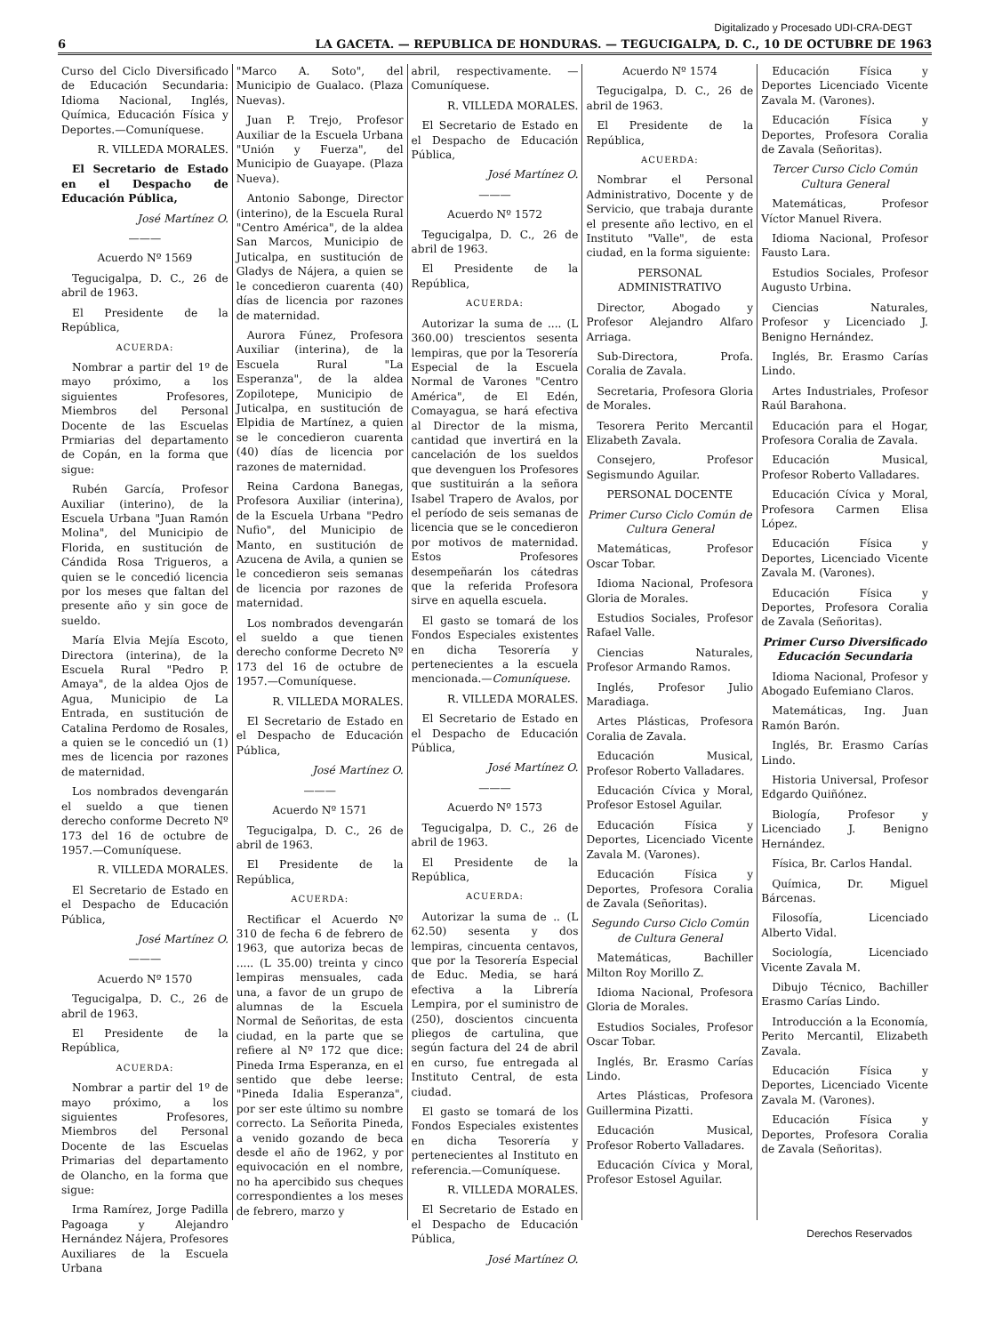Digitalizado y Procesado UDI-CRA-DEGT
6 LA GACETA. — REPUBLICA DE HONDURAS. — TEGUCIGALPA, D. C., 10 DE OCTUBRE DE 1963
Curso del Ciclo Diversificado de Educación Secundaria: Idioma Nacional, Inglés, Química, Educación Física y Deportes.—Comuníquese.
R. VILLEDA MORALES.
El Secretario de Estado en el Despacho de Educación Pública,
José Martínez O.
———
Acuerdo Nº 1569
Tegucigalpa, D. C., 26 de abril de 1963.
El Presidente de la República,
ACUERDA:
Nombrar a partir del 1º de mayo próximo, a los siguientes Profesores, Miembros del Personal Docente de las Escuelas Prmiarias del departamento de Copán, en la forma que sigue:
Rubén García, Profesor Auxiliar (interino), de la Escuela Urbana "Juan Ramón Molina", del Municipio de Florida, en sustitución de Cándida Rosa Trigueros, a quien se le concedió licencia por los meses que faltan del presente año y sin goce de sueldo.
María Elvia Mejía Escoto, Directora (interina), de la Escuela Rural "Pedro P. Amaya", de la aldea Ojos de Agua, Municipio de La Entrada, en sustitución de Catalina Perdomo de Rosales, a quien se le concedió un (1) mes de licencia por razones de maternidad.
Los nombrados devengarán el sueldo a que tienen derecho conforme Decreto Nº 173 del 16 de octubre de 1957.—Comuníquese.
R. VILLEDA MORALES.
El Secretario de Estado en el Despacho de Educación Pública,
José Martínez O.
———
Acuerdo Nº 1570
Tegucigalpa, D. C., 26 de abril de 1963.
El Presidente de la República,
ACUERDA:
Nombrar a partir del 1º de mayo próximo, a los siguientes Profesores, Miembros del Personal Docente de las Escuelas Primarias del departamento de Olancho, en la forma que sigue:
Irma Ramírez, Jorge Padilla Pagoaga y Alejandro Hernández Nájera, Profesores Auxiliares de la Escuela Urbana
"Marco A. Soto", del Municipio de Gualaco. (Plaza Nuevas).
Juan P. Trejo, Profesor Auxiliar de la Escuela Urbana "Unión y Fuerza", del Municipio de Guayape. (Plaza Nueva).
Antonio Sabonge, Director (interino), de la Escuela Rural "Centro América", de la aldea San Marcos, Municipio de Juticalpa, en sustitución de Gladys de Nájera, a quien se le concedieron cuarenta (40) días de licencia por razones de maternidad.
Aurora Fúnez, Profesora Auxiliar (interina), de la Escuela Rural "La Esperanza", de la aldea Zopilotepe, Municipio de Juticalpa, en sustitución de Elpidia de Martínez, a quien se le concedieron cuarenta (40) días de licencia por razones de maternidad.
Reina Cardona Banegas, Profesora Auxiliar (interina), de la Escuela Urbana "Pedro Nufio", del Municipio de Manto, en sustitución de Azucena de Avila, a qunien se le concedieron seis semanas de licencia por razones de maternidad.
Los nombrados devengarán el sueldo a que tienen derecho conforme Decreto Nº 173 del 16 de octubre de 1957.—Comuníquese.
R. VILLEDA MORALES.
El Secretario de Estado en el Despacho de Educación Pública,
José Martínez O.
———
Acuerdo Nº 1571
Tegucigalpa, D. C., 26 de abril de 1963.
El Presidente de la República,
ACUERDA:
Rectificar el Acuerdo Nº 310 de fecha 6 de febrero de 1963, que autoriza becas de ..... (L 35.00) treinta y cinco lempiras mensuales, cada una, a favor de un grupo de alumnas de la Escuela Normal de Señoritas, de esta ciudad, en la parte que se refiere al Nº 172 que dice: Pineda Irma Esperanza, en el sentido que debe leerse: "Pineda Idalia Esperanza", por ser este último su nombre correcto. La Señorita Pineda, a venido gozando de beca desde el año de 1962, y por equivocación en el nombre, no ha apercibido sus cheques correspondientes a los meses de febrero, marzo y
abril, respectivamente. — Comuníquese.
R. VILLEDA MORALES.
El Secretario de Estado en el Despacho de Educación Pública,
José Martínez O.
———
Acuerdo Nº 1572
Tegucigalpa, D. C., 26 de abril de 1963.
El Presidente de la República,
ACUERDA:
Autorizar la suma de .... (L 360.00) trescientos sesenta lempiras, que por la Tesorería Especial de la Escuela Normal de Varones "Centro América", de El Edén, Comayagua, se hará efectiva al Director de la misma, cantidad que invertirá en la cancelación de los sueldos que devenguen los Profesores que sustituirán a la señora Isabel Trapero de Avalos, por el período de seis semanas de licencia que se le concedieron por motivos de maternidad. Estos Profesores desempeñarán los cátedras que la referida Profesora sirve en aquella escuela.
El gasto se tomará de los Fondos Especiales existentes en dicha Tesorería y pertenecientes a la escuela mencionada.—Comuníquese.
R. VILLEDA MORALES.
El Secretario de Estado en el Despacho de Educación Pública,
José Martínez O.
———
Acuerdo Nº 1573
Tegucigalpa, D. C., 26 de abril de 1963.
El Presidente de la República,
ACUERDA:
Autorizar la suma de .. (L 62.50) sesenta y dos lempiras, cincuenta centavos, que por la Tesorería Especial de Educ. Media, se hará efectiva a la Librería Lempira, por el suministro de (250), doscientos cincuenta pliegos de cartulina, que según factura del 24 de abril en curso, fue entregada al Instituto Central, de esta ciudad.
El gasto se tomará de los Fondos Especiales existentes en dicha Tesorería y pertenecientes al Instituto en referencia.—Comuníquese.
R. VILLEDA MORALES.
El Secretario de Estado en el Despacho de Educación Pública,
José Martínez O.
Acuerdo Nº 1574
Tegucigalpa, D. C., 26 de abril de 1963.
El Presidente de la República,
ACUERDA:
Nombrar el Personal Administrativo, Docente y de Servicio, que trabaja durante el presente año lectivo, en el Instituto "Valle", de esta ciudad, en la forma siguiente:
PERSONAL ADMINISTRATIVO
Director, Abogado y Profesor Alejandro Alfaro Arriaga.
Sub-Directora, Profa. Coralia de Zavala.
Secretaria, Profesora Gloria de Morales.
Tesorera Perito Mercantil Elizabeth Zavala.
Consejero, Profesor Segismundo Aguilar.
PERSONAL DOCENTE
Primer Curso Ciclo Común de Cultura General
Matemáticas, Profesor Oscar Tobar.
Idioma Nacional, Profesora Gloria de Morales.
Estudios Sociales, Profesor Rafael Valle.
Ciencias Naturales, Profesor Armando Ramos.
Inglés, Profesor Julio Maradiaga.
Artes Plásticas, Profesora Coralia de Zavala.
Educación Musical, Profesor Roberto Valladares.
Educación Cívica y Moral, Profesor Estosel Aguilar.
Educación Física y Deportes, Licenciado Vicente Zavala M. (Varones).
Educación Física y Deportes, Profesora Coralia de Zavala (Señoritas).
Segundo Curso Ciclo Común de Cultura General
Matemáticas, Bachiller Milton Roy Morillo Z.
Idioma Nacional, Profesora Gloria de Morales.
Estudios Sociales, Profesor Oscar Tobar.
Inglés, Br. Erasmo Carías Lindo.
Artes Plásticas, Profesora Guillermina Pizatti.
Educación Musical, Profesor Roberto Valladares.
Educación Cívica y Moral, Profesor Estosel Aguilar.
Educación Física y Deportes Licenciado Vicente Zavala M. (Varones).
Educación Física y Deportes, Profesora Coralia de Zavala (Señoritas).
Tercer Curso Ciclo Común Cultura General
Matemáticas, Profesor Víctor Manuel Rivera.
Idioma Nacional, Profesor Fausto Lara.
Estudios Sociales, Profesor Augusto Urbina.
Ciencias Naturales, Profesor y Licenciado J. Benigno Hernández.
Inglés, Br. Erasmo Carías Lindo.
Artes Industriales, Profesor Raúl Barahona.
Educación para el Hogar, Profesora Coralia de Zavala.
Educación Musical, Profesor Roberto Valladares.
Educación Cívica y Moral, Profesora Carmen Elisa López.
Educación Física y Deportes, Licenciado Vicente Zavala M. (Varones).
Educación Física y Deportes, Profesora Coralia de Zavala (Señoritas).
Primer Curso Diversificado Educación Secundaria
Idioma Nacional, Profesor y Abogado Eufemiano Claros.
Matemáticas, Ing. Juan Ramón Barón.
Inglés, Br. Erasmo Carías Lindo.
Historia Universal, Profesor Edgardo Quiñónez.
Biología, Profesor y Licenciado J. Benigno Hernández.
Física, Br. Carlos Handal.
Química, Dr. Miguel Bárcenas.
Filosofía, Licenciado Alberto Vidal.
Sociología, Licenciado Vicente Zavala M.
Dibujo Técnico, Bachiller Erasmo Carías Lindo.
Introducción a la Economía, Perito Mercantil, Elizabeth Zavala.
Educación Física y Deportes, Licenciado Vicente Zavala M. (Varones).
Educación Física y Deportes, Profesora Coralia de Zavala (Señoritas).
Derechos Reservados